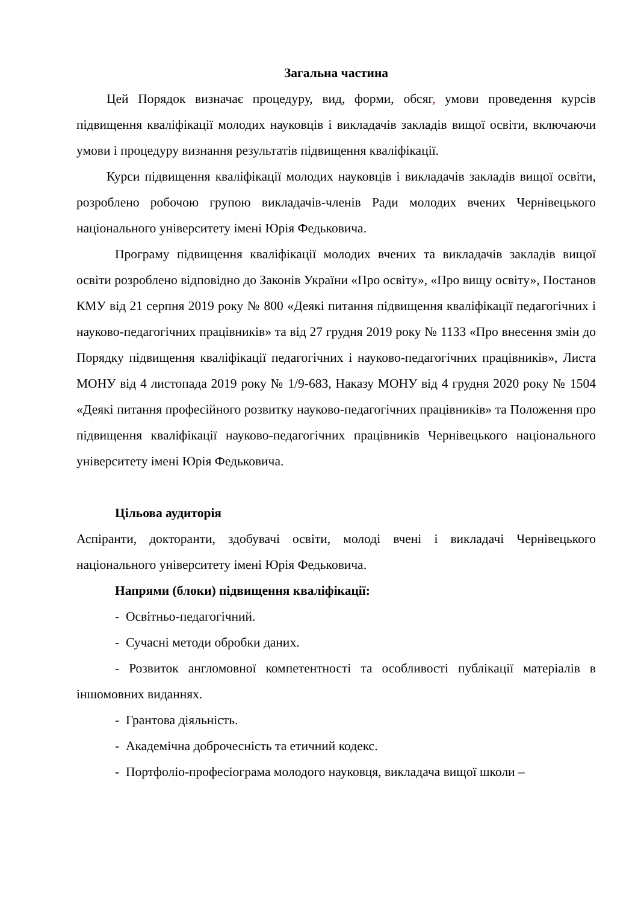Загальна частина
Цей Порядок визначає процедуру, вид, форми, обсяг, умови проведення курсів підвищення кваліфікації молодих науковців і викладачів закладів вищої освіти, включаючи умови і процедуру визнання результатів підвищення кваліфікації.
Курси підвищення кваліфікації молодих науковців і викладачів закладів вищої освіти, розроблено робочою групою викладачів-членів Ради молодих вчених Чернівецького національного університету імені Юрія Федьковича.
Програму підвищення кваліфікації молодих вчених та викладачів закладів вищої освіти розроблено відповідно до Законів України «Про освіту», «Про вищу освіту», Постанов КМУ від 21 серпня 2019 року № 800 «Деякі питання підвищення кваліфікації педагогічних і науково-педагогічних працівників» та від 27 грудня 2019 року № 1133 «Про внесення змін до Порядку підвищення кваліфікації педагогічних і науково-педагогічних працівників», Листа МОНУ від 4 листопада 2019 року № 1/9-683, Наказу МОНУ від 4 грудня 2020 року № 1504 «Деякі питання професійного розвитку науково-педагогічних працівників» та Положення про підвищення кваліфікації науково-педагогічних працівників Чернівецького національного університету імені Юрія Федьковича.
Цільова аудиторія
Аспіранти, докторанти, здобувачі освіти, молоді вчені і викладачі Чернівецького національного університету імені Юрія Федьковича.
Напрями (блоки) підвищення кваліфікації:
- Освітньо-педагогічний.
- Сучасні методи обробки даних.
- Розвиток англомовної компетентності та особливості публікації матеріалів в іншомовних виданнях.
- Грантова діяльність.
- Академічна доброчесність та етичний кодекс.
- Портфоліо-професіограма молодого науковця, викладача вищої школи –